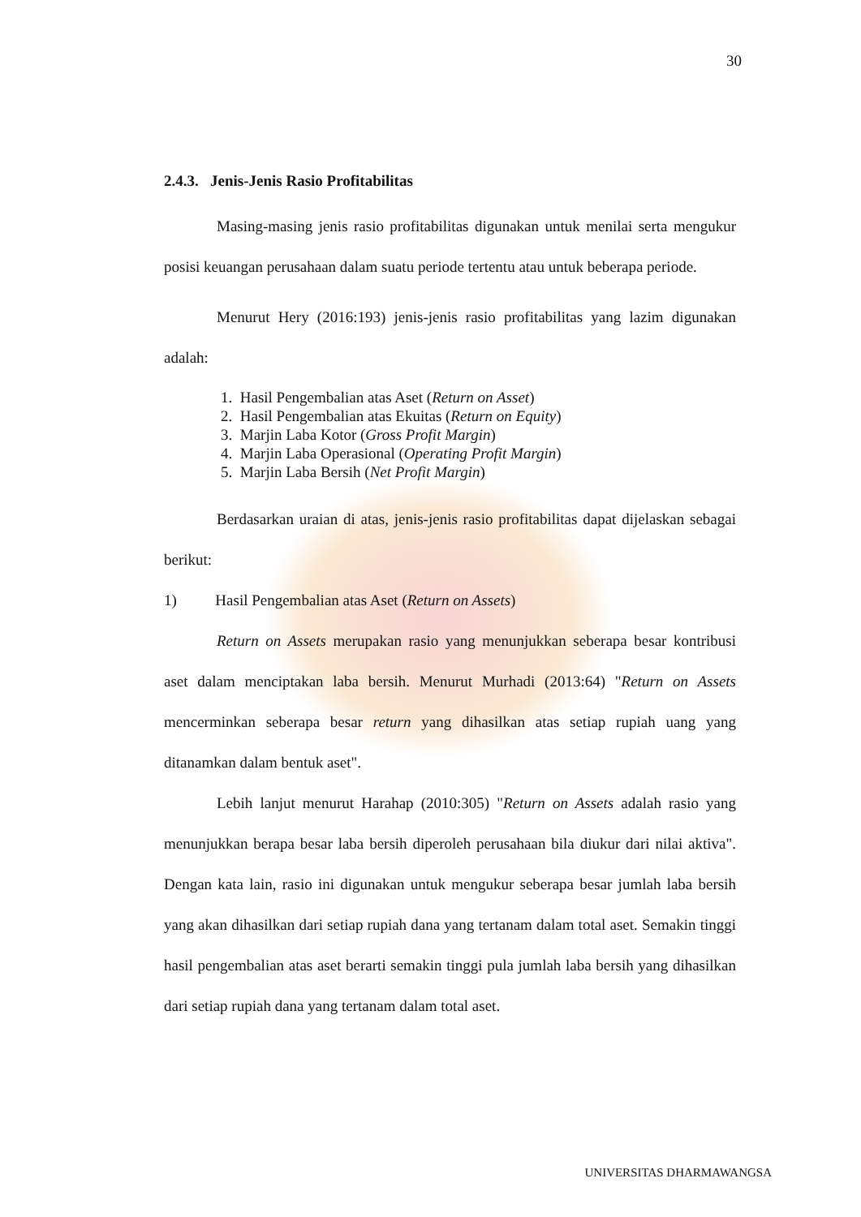30
2.4.3. Jenis-Jenis Rasio Profitabilitas
Masing-masing jenis rasio profitabilitas digunakan untuk menilai serta mengukur posisi keuangan perusahaan dalam suatu periode tertentu atau untuk beberapa periode.
Menurut Hery (2016:193) jenis-jenis rasio profitabilitas yang lazim digunakan adalah:
1. Hasil Pengembalian atas Aset (Return on Asset)
2. Hasil Pengembalian atas Ekuitas (Return on Equity)
3. Marjin Laba Kotor (Gross Profit Margin)
4. Marjin Laba Operasional (Operating Profit Margin)
5. Marjin Laba Bersih (Net Profit Margin)
Berdasarkan uraian di atas, jenis-jenis rasio profitabilitas dapat dijelaskan sebagai berikut:
1) Hasil Pengembalian atas Aset (Return on Assets)
Return on Assets merupakan rasio yang menunjukkan seberapa besar kontribusi aset dalam menciptakan laba bersih. Menurut Murhadi (2013:64) "Return on Assets mencerminkan seberapa besar return yang dihasilkan atas setiap rupiah uang yang ditanamkan dalam bentuk aset".
Lebih lanjut menurut Harahap (2010:305) "Return on Assets adalah rasio yang menunjukkan berapa besar laba bersih diperoleh perusahaan bila diukur dari nilai aktiva". Dengan kata lain, rasio ini digunakan untuk mengukur seberapa besar jumlah laba bersih yang akan dihasilkan dari setiap rupiah dana yang tertanam dalam total aset. Semakin tinggi hasil pengembalian atas aset berarti semakin tinggi pula jumlah laba bersih yang dihasilkan dari setiap rupiah dana yang tertanam dalam total aset.
UNIVERSITAS DHARMAWANGSA